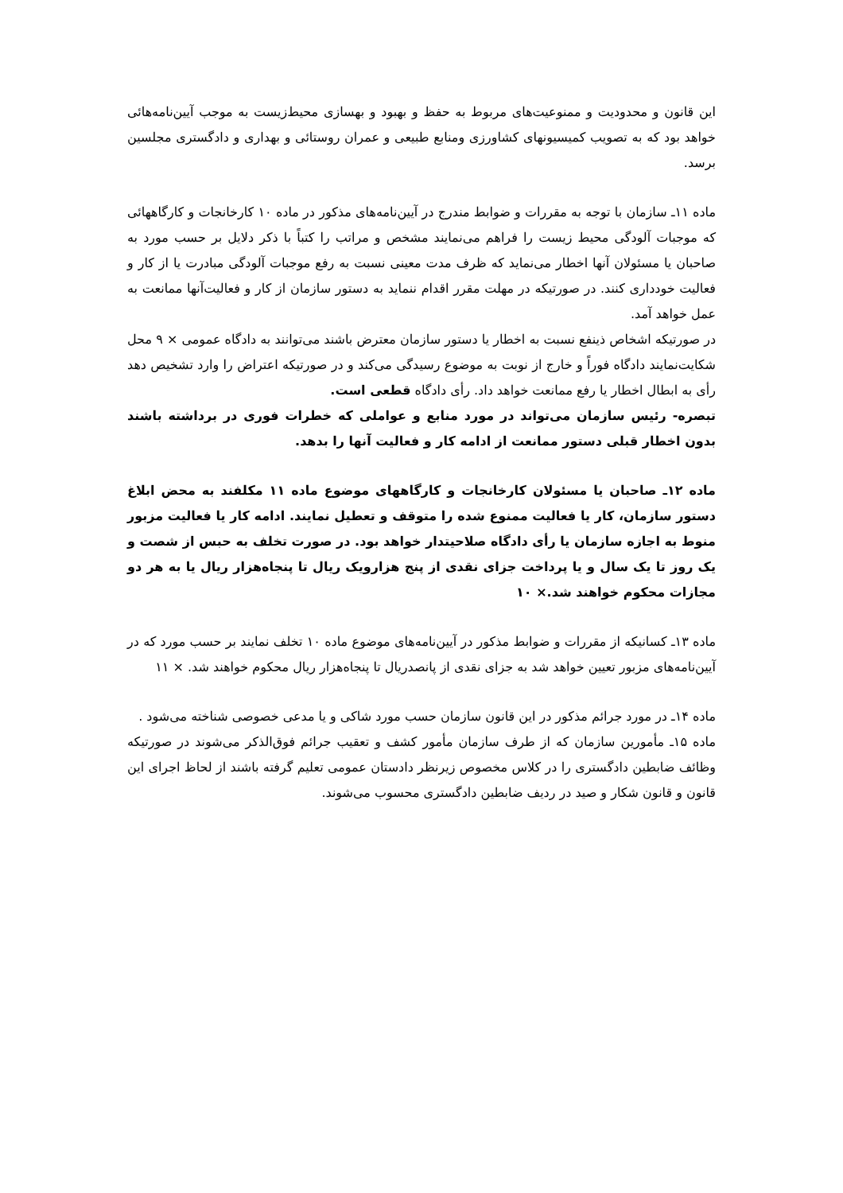این قانون و محدودیت و ممنوعیت‌های مربوط به حفظ و بهبود و بهسازی محیط‌زیست به موجب آیین‌نامه‌هائی خواهد بود که به تصویب کمیسیونهای کشاورزی ومنابع طبیعی و عمران روستائی و بهداری و دادگستری مجلسین برسد.
ماده ۱۱ـ سازمان با توجه به مقررات و ضوابط مندرج در آیین‌نامه‌های مذکور در ماده ۱۰ کارخانجات و کارگاههائی که موجبات آلودگی محیط زیست را فراهم می‌نمایند مشخص و مراتب را کتباً با ذکر دلایل بر حسب مورد به صاحبان یا مسئولان آنها اخطار می‌نماید که ظرف مدت معینی نسبت به رفع موجبات آلودگی مبادرت یا از کار و فعالیت خودداری کنند. در صورتیکه در مهلت مقرر اقدام ننماید به دستور سازمان از کار و فعالیت‌آنها ممانعت به عمل خواهد آمد.
در صورتیکه اشخاص ذینفع نسبت به اخطار یا دستور سازمان معترض باشند می‌توانند به دادگاه عمومی × ۹ محل شکایت‌نمایند دادگاه فوراً و خارج از نوبت به موضوع رسیدگی می‌کند و در صورتیکه اعتراض را وارد تشخیص دهد رأی به ابطال اخطار یا رفع ممانعت خواهد داد. رأی دادگاه قطعی است.
تبصره- رئیس سازمان می‌تواند در مورد منابع و عواملی که خطرات فوری در برداشته باشند بدون اخطار قبلی دستور ممانعت از ادامه کار و فعالیت آنها را بدهد.
ماده ۱۲ـ صاحبان یا مسئولان کارخانجات و کارگاههای موضوع ماده ۱۱ مکلفند به محض ابلاغ دستور سازمان، کار یا فعالیت ممنوع شده را متوقف و تعطیل نمایند. ادامه کار یا فعالیت مزبور منوط به اجازه سازمان یا رأی دادگاه صلاحیتدار خواهد بود. در صورت تخلف به حبس از شصت و یک روز تا یک سال و یا پرداخت جزای نقدی از پنج هزارویک ریال تا پنجاه‌هزار ریال یا به هر دو مجازات محکوم خواهند شد.× ۱۰
ماده ۱۳ـ کسانیکه از مقررات و ضوابط مذکور در آیین‌نامه‌های موضوع ماده ۱۰ تخلف نمایند بر حسب مورد که در آیین‌نامه‌های مزبور تعیین خواهد شد به جزای نقدی از پانصدریال تا پنجاه‌هزار ریال محکوم خواهند شد. × ۱۱
ماده ۱۴ـ در مورد جرائم مذکور در این قانون سازمان حسب مورد شاکی و یا مدعی خصوصی شناخته می‌شود .
ماده ۱۵ـ مأمورین سازمان که از طرف سازمان مأمور کشف و تعقیب جرائم فوق‌الذکر می‌شوند در صورتیکه وظائف ضابطین دادگستری را در کلاس مخصوص زیرنظر دادستان عمومی تعلیم گرفته باشند از لحاظ اجرای این قانون و قانون شکار و صید در ردیف ضابطین دادگستری محسوب می‌شوند.